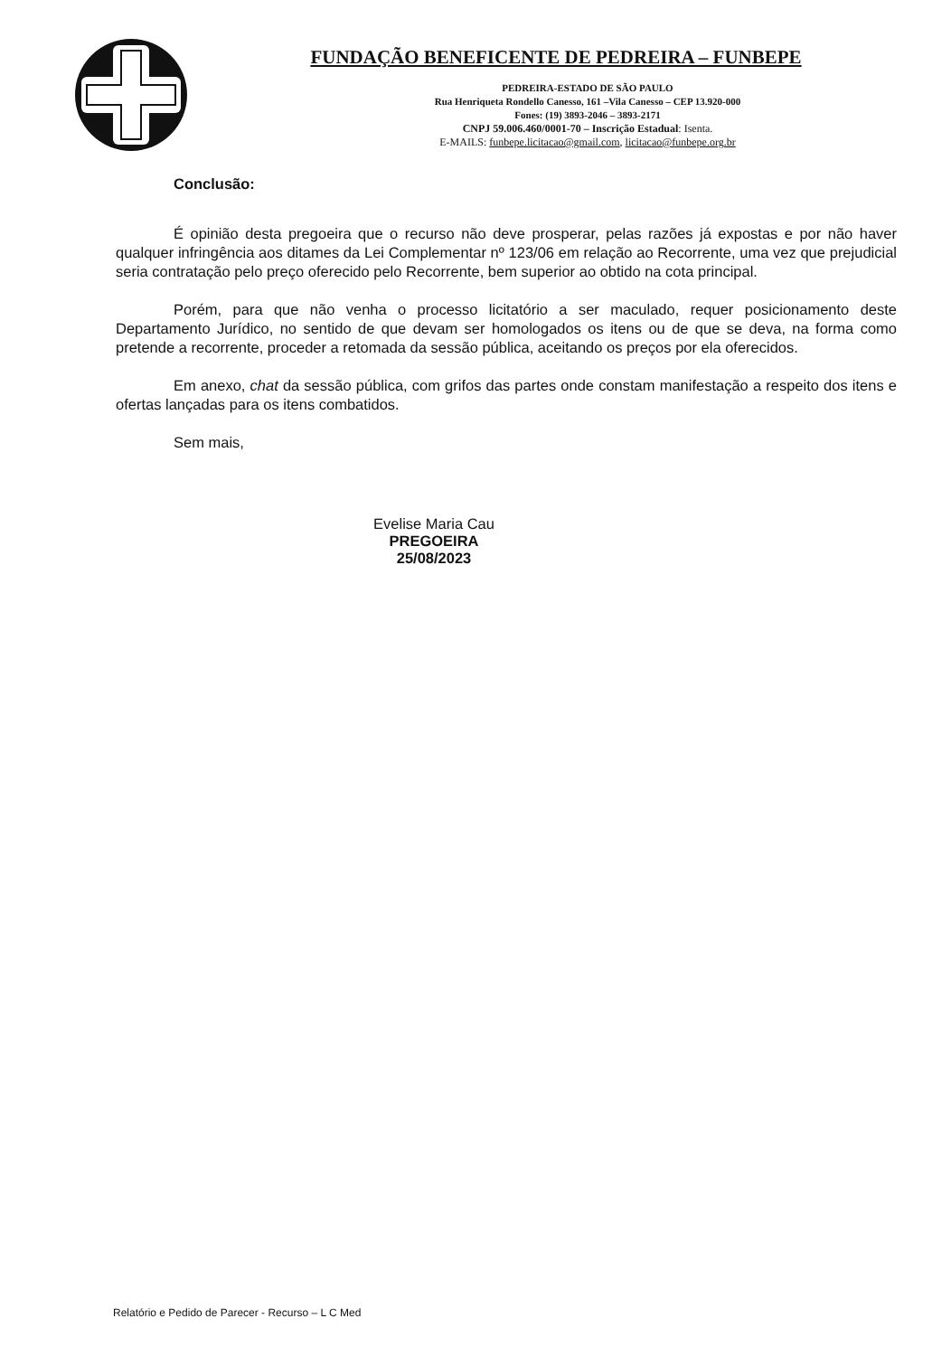FUNDAÇÃO BENEFICENTE DE PEDREIRA – FUNBEPE
PEDREIRA-ESTADO DE SÃO PAULO
Rua Henriqueta Rondello Canesso, 161 –Vila Canesso – CEP 13.920-000
Fones: (19) 3893-2046 – 3893-2171
CNPJ 59.006.460/0001-70 – Inscrição Estadual: Isenta.
E-MAILS: funbepe.licitacao@gmail.com, licitacao@funbepe.org.br
Conclusão:
É opinião desta pregoeira que o recurso não deve prosperar, pelas razões já expostas e por não haver qualquer infringência aos ditames da Lei Complementar nº 123/06 em relação ao Recorrente, uma vez que prejudicial seria contratação pelo preço oferecido pelo Recorrente, bem superior ao obtido na cota principal.
Porém, para que não venha o processo licitatório a ser maculado, requer posicionamento deste Departamento Jurídico, no sentido de que devam ser homologados os itens ou de que se deva, na forma como pretende a recorrente, proceder a retomada da sessão pública, aceitando os preços por ela oferecidos.
Em anexo, chat da sessão pública, com grifos das partes onde constam manifestação a respeito dos itens e ofertas lançadas para os itens combatidos.
Sem mais,
Evelise Maria Cau
PREGOEIRA
25/08/2023
Relatório e Pedido de Parecer - Recurso – L C Med